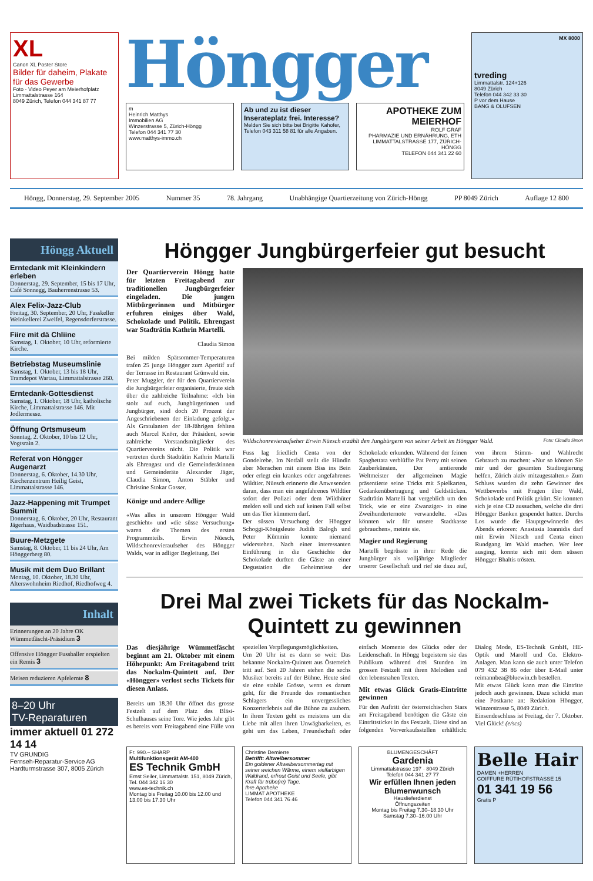XL
Canon XL Poster Store
Bilder für daheim, Plakate für das Gewerbe
Foto · Video Peyer am Meierhofplatz
Limmattalstrasse 164
8049 Zürich, Telefon 044 341 87 77
Höngger
m
Heinrich Matthys
Immobilien AG
Winzerstrasse 5, Zürich-Höngg
Telefon 044 341 77 30
www.matthys-immo.ch
Ab und zu ist dieser Inserateplatz frei. Interesse?
Melden Sie sich bitte bei Brigitte Kahofer, Telefon 043 311 58 81 für alle Angaben.
APOTHEKE ZUM MEIERHOF
ROLF GRAF
PHARMAZIE UND ERNÄHRUNG, ETH
LIMMATTALSTRASSE 177, ZÜRICH-HÖNGG
TELEFON 044 341 22 60
MX 8000
tvreding
Limmattalstr. 124+126
8049 Zürich
Telefon 044 342 33 30
P vor dem Hause
BANG & OLUFSEN
Höngg, Donnerstag, 29. September 2005 Nummer 35 78. Jahrgang Unabhängige Quartierzeitung von Zürich-Höngg PP 8049 Zürich Auflage 12 800
Höngg Aktuell
Erntedank mit Kleinkindern erleben
Donnerstag, 29. September, 15 bis 17 Uhr, Café Sonnegg, Bauherrenstrasse 53.
Alex Felix-Jazz-Club
Freitag, 30. September, 20 Uhr, Fasskeller Weinkellerei Zweifel, Regensdorferstrasse.
Fiire mit dä Chliine
Samstag, 1. Oktober, 10 Uhr, reformierte Kirche.
Betriebstag Museumslinie
Samstag, 1. Oktober, 13 bis 18 Uhr, Tramdepot Wartau, Limmattalstrasse 260.
Erntedank-Gottesdienst
Samstag, 1. Oktober, 18 Uhr, katholische Kirche, Limmattalstrasse 146. Mit Jodlermesse.
Öffnung Ortsmuseum
Sonntag, 2. Oktober, 10 bis 12 Uhr, Vogtsrain 2.
Referat von Höngger Augenarzt
Donnerstag, 6. Oktober, 14.30 Uhr, Kirchenzentrum Heilig Geist, Limmattalstrasse 146.
Jazz-Happening mit Trumpet Summit
Donnerstag, 6. Oktober, 20 Uhr, Restaurant Jägerhaus, Waidbadstrasse 151.
Buure-Metzgete
Samstag, 8. Oktober, 11 bis 24 Uhr, Am Hönggerberg 80.
Musik mit dem Duo Brillant
Montag, 10. Oktober, 18.30 Uhr, Alterswohnheim Riedhof, Riedhofweg 4.
Inhalt
Erinnerungen an 20 Jahre OK Wümmetfäscht-Präsidium 3
Offensive Höngger Fussballer erspielten ein Remis 3
Meisen reduzieren Apfelernte 8
8–20 Uhr
TV-Reparaturen
immer aktuell 01 272 14 14
TV GRUNDIG
Fernseh-Reparatur-Service AG
Hardturmstrasse 307, 8005 Zürich
Höngger Jungbürgerfeier gut besucht
Der Quartierverein Höngg hatte für letzten Freitagabend zur traditionellen Jungbürgerfeier eingeladen. Die jungen Mitbürgerinnen und Mitbürger erfuhren einiges über Wald, Schokolade und Politik. Ehrengast war Stadträtin Kathrin Martelli.
Claudia Simon
Bei milden Spätsommer-Temperaturen trafen 25 junge Höngger zum Aperitif auf der Terrasse im Restaurant Grünwald ein.
Peter Muggler, der für den Quartierverein die Jungbürgerfeier organisierte, freute sich über die zahlreiche Teilnahme: «Ich bin stolz auf euch, Jungbürgerinnen und Jungbürger, sind doch 20 Prozent der Angeschriebenen der Einladung gefolgt.» Als Gratulanten der 18-Jährigen fehlten auch Marcel Knörr, der Präsident, sowie zahlreiche Vorstandsmitglieder des Quartiervereins nicht. Die Politik war vertreten durch Stadträtin Kathrin Martelli als Ehrengast und die Gemeinderätinnen und Gemeinderäte Alexander Jäger, Claudia Simon, Anton Stäbler und Christine Stokar Gasser.
Könige und andere Adlige
«Was alles in unserem Höngger Wald geschieht» und «die süsse Versuchung» waren die Themen des ersten Programmteils. Erwin Nüesch, Wildschonrevieraufseher des Höngger Walds, war in adliger Begleitung. Bei
Wildschonrevieraufseher Erwin Nüesch erzählt den Jungbürgern von seiner Arbeit im Höngger Wald. Foto: Claudia Simon
Fuss lag friedlich Centa von der Gondelrebe. Im Notfall stellt die Hündin aber Menschen mit einem Biss ins Bein oder erlegt ein krankes oder angefahrenes Wildtier. Nüesch erinnerte die Anwesenden daran, dass man ein angefahrenes Wildtier sofort der Polizei oder dem Wildhüter melden soll und sich auf keinen Fall selbst um das Tier kümmern darf.
Der süssen Versuchung der Höngger Schoggi-Königsleute Judith Balogh und Peter Kümmin konnte niemand widerstehen. Nach einer interessanten Einführung in die Geschichte der Schokolade durften die Gäste an einer Degustation die Geheimnisse der Schokolade erkunden. Während der feinen Spaghettata verblüffte Pat Perry mit seinen Zauberkünsten. Der amtierende Weltmeister der allgemeinen Magie präsentierte seine Tricks mit Spielkarten, Gedankenübertragung und Geldstücken. Stadträtin Martelli bat vergeblich um den Trick, wie er eine Zwanziger- in eine Zweihunderternote verwandelte. «Das könnten wir für unsere Stadtkasse gebrauchen», meinte sie.
Magier und Regierung
Martelli begrüsste in ihrer Rede die Jungbürger als volljährige Mitglieder unserer Gesellschaft und rief sie dazu auf, von ihrem Stimm- und Wahlrecht Gebrauch zu machen: «Nur so können Sie mir und der gesamten Stadtregierung helfen, Zürich aktiv mitzugestalten.» Zum Schluss wurden die zehn Gewinner des Wettbewerbs mit Fragen über Wald, Schokolade und Politik gekürt. Sie konnten sich je eine CD aussuchen, welche die drei Höngger Banken gespendet hatten. Durchs Los wurde die Hauptgewinnerin des Abends erkoren: Anastasia Ioannidis darf mit Erwin Nüesch und Centa einen Rundgang im Wald machen. Wer leer ausging, konnte sich mit dem süssen Höngger Bhaltis trösten.
Drei Mal zwei Tickets für das Nockalm-Quintett zu gewinnen
Das diesjährige Wümmetfäscht beginnt am 21. Oktober mit einem Höhepunkt: Am Freitagabend tritt das Nockalm-Quintett auf. Der «Höngger» verlost sechs Tickets für diesen Anlass.
Bereits um 18.30 Uhr öffnet das grosse Festzelt auf dem Platz des Bläsi-Schulhauses seine Tore. Wie jedes Jahr gibt es bereits vom Freitagabend eine Fülle von speziellen Verpflegungsmöglichkeiten.
Um 20 Uhr ist es dann so weit: Das bekannte Nockalm-Quintett aus Österreich tritt auf. Seit 20 Jahren stehen die sechs Musiker bereits auf der Bühne. Heute sind sie eine stabile Grösse, wenn es darum geht, für die Freunde des romantischen Schlagers ein unvergessliches Konzerterlebnis auf die Bühne zu zaubern. In ihren Texten geht es meistens um die Liebe mit allen ihren Unwägbarkeiten, es geht um das Leben, Freundschaft oder einfach Momente des Glücks oder der Leidenschaft. In Höngg begeistern sie das Publikum während drei Stunden im grossen Festzelt mit ihren Melodien und den lebensnahen Texten.
Mit etwas Glück Gratis-Eintritte gewinnen
Für den Auftritt der österreichischen Stars am Freitagabend benötigen die Gäste ein Eintrittsticket in das Festzelt. Diese sind an folgenden Vorverkaufsstellen erhältlich: Dialog Mode, ES-Technik GmbH, HE-Optik und Marolf und Co. Elektro-Anlagen. Man kann sie auch unter Telefon 079 432 38 86 oder über E-Mail unter reimannbea@bluewin.ch bestellen.
Mit etwas Glück kann man die Eintritte jedoch auch gewinnen. Dazu schickt man eine Postkarte an: Redaktion Höngger, Winzerstrasse 5, 8049 Zürich.
Einsendeschluss ist Freitag, der 7. Oktober. Viel Glück! (e/scs)
Fr. 990.– SHARP
Multifunktionsgerät AM-400
ES Technik GmbH
Ernst Seiler, Limmattalstr. 151, 8049 Zürich, Tel. 044 342 16 30
www.es-technik.ch
Montag bis Freitag 10.00 bis 12.00 und 13.00 bis 17.30 Uhr
Christine Demierre
Betrifft: Altweibersommer
Ein goldener Altweibersommertag mit seiner weichen Wärme, einem vielfarbigen Waldrand, erfreut Geist und Seele, gibt Kraft für trübe(re) Tage.
Ihre Apotheke
LIMMAT APOTHEKE
Telefon 044 341 76 46
BLUMENGESCHÄFT
Gardenia
Limmattalstrasse 197 · 8049 Zürich
Telefon 044 341 27 77
Wir erfüllen Ihnen jeden Blumenwunsch
Hauslieferdienst
Öffnungszeiten
Montag bis Freitag 7.30–18.30 Uhr
Samstag 7.30–16.00 Uhr
Belle Hair
DAMEN +HERREN
COIFFURE RÜTIHOFSTRASSE 15
01 341 19 56
Gratis P